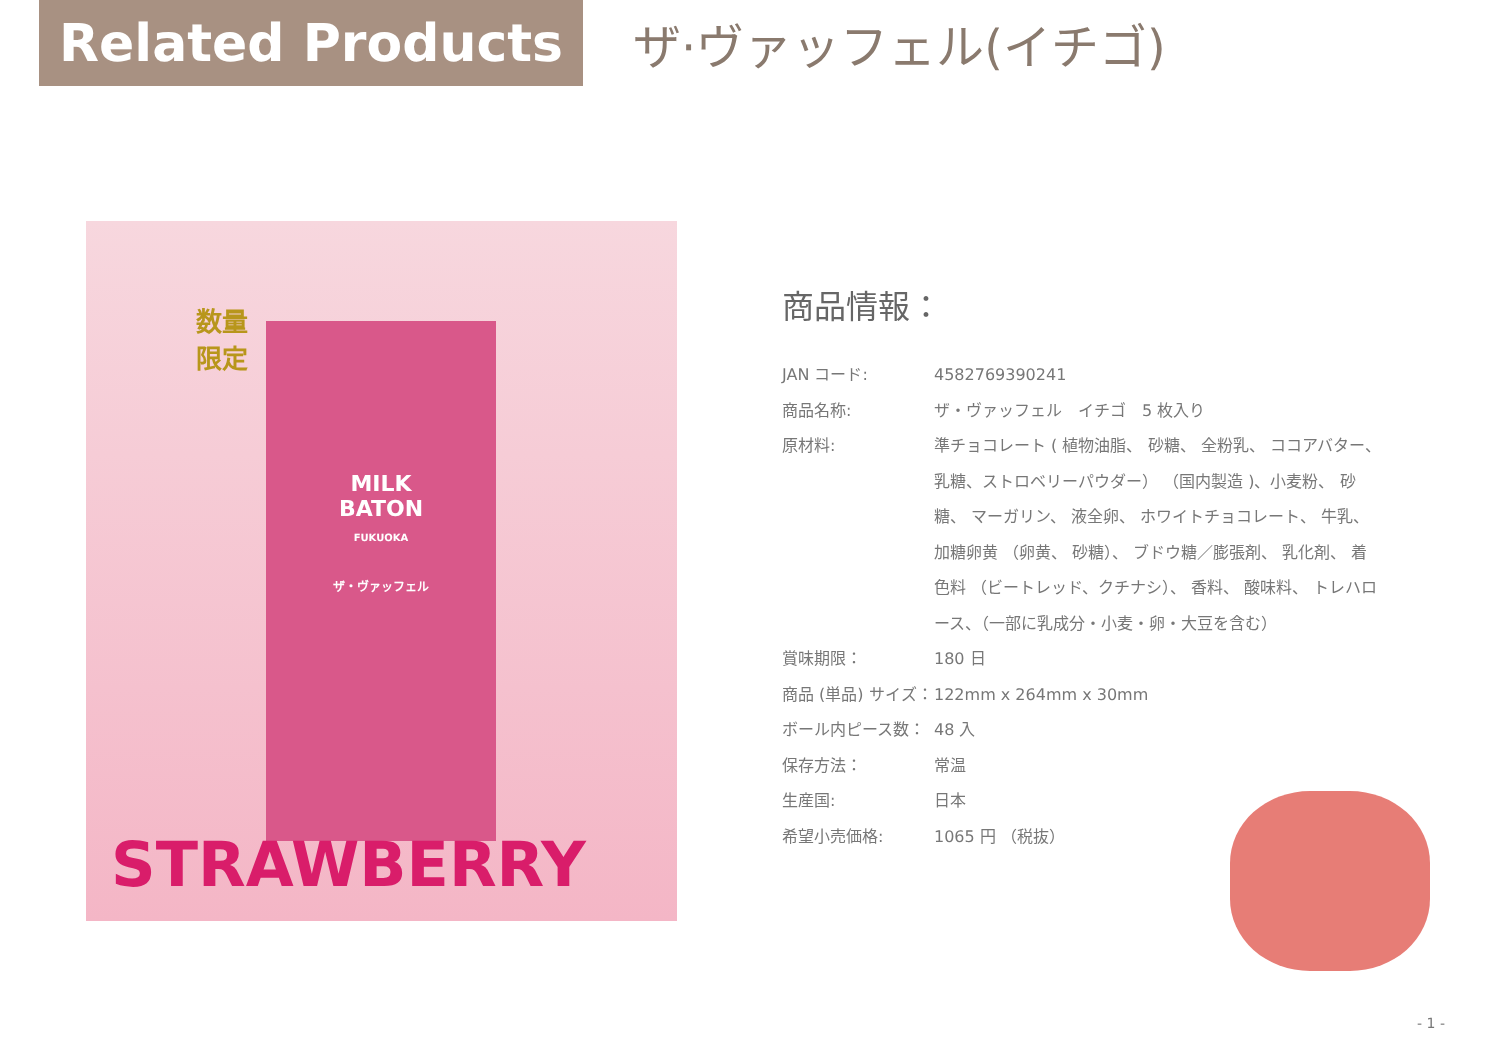Related Products
ザ·ヴァッフェル(イチゴ)
MILK
BATON
FUKUOKA
ザ・ヴァッフェル
数量
限定
STRAWBERRY
商品情報：
| JAN コード: | 4582769390241 |
| 商品名称: | ザ・ヴァッフェル イチゴ 5 枚入り |
| 原材料: | 準チョコレート ( 植物油脂、 砂糖、 全粉乳、 ココアバター、乳糖、ストロベリーパウダー） （国内製造 )、小麦粉、 砂糖、 マーガリン、 液全卵、 ホワイトチョコレート、 牛乳、 加糖卵黄 （卵黄、 砂糖）、 ブドウ糖／膨張剤、 乳化剤、 着色料 （ビートレッド、クチナシ）、 香料、 酸味料、 トレハロース、（一部に乳成分・小麦・卵・大豆を含む） |
| 賞味期限： | 180 日 |
| 商品 (単品) サイズ： | 122mm x 264mm x 30mm |
| ボール内ピース数： | 48 入 |
| 保存方法： | 常温 |
| 生産国: | 日本 |
| 希望小売価格: | 1065 円 （税抜） |
- 1 -